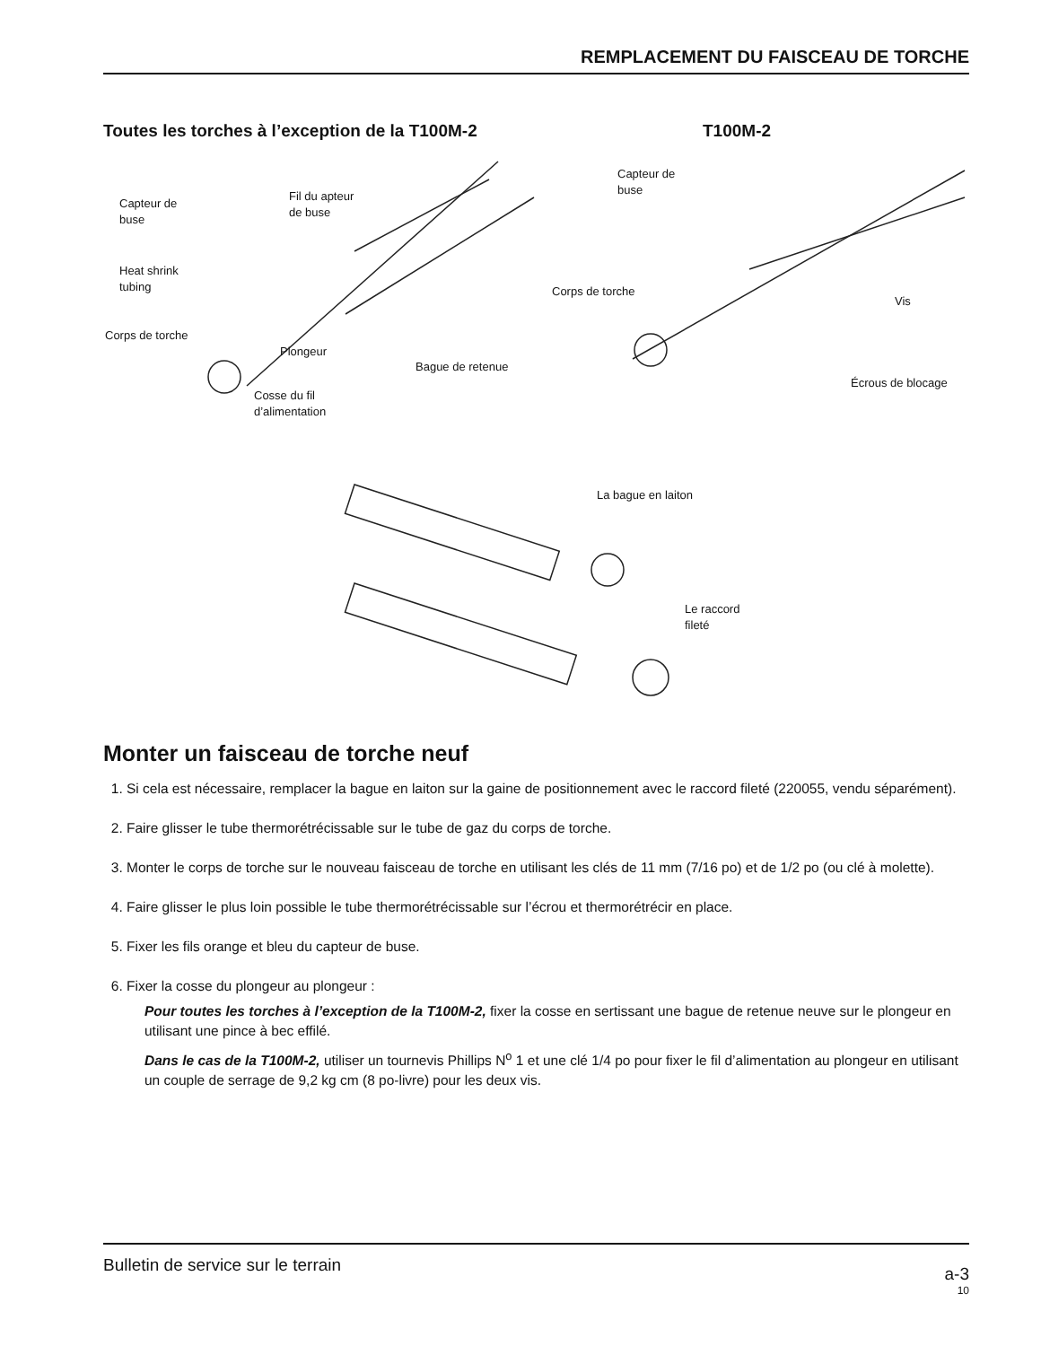REMPLACEMENT DU FAISCEAU DE TORCHE
Toutes les torches à l’exception de la T100M-2
T100M-2
Capteur de
buse
Fil du apteur
de buse
Heat shrink
tubing
Corps de torche
Plongeur
Bague de retenue
Cosse du fil
d’alimentation
Capteur de
buse
Corps de torche
Vis
Écrous de blocage
La bague en laiton
Le raccord
fileté
Monter un faisceau de torche neuf
1. Si cela est nécessaire, remplacer la bague en laiton sur la gaine de positionnement avec le raccord fileté (220055, vendu séparément).
2. Faire glisser le tube thermorétrécissable sur le tube de gaz du corps de torche.
3. Monter le corps de torche sur le nouveau faisceau de torche en utilisant les clés de 11 mm (7/16 po) et de 1/2 po (ou clé à molette).
4. Faire glisser le plus loin possible le tube thermorétrécissable sur l’écrou et thermorétrécir en place.
5. Fixer les fils orange et bleu du capteur de buse.
6. Fixer la cosse du plongeur au plongeur :
Pour toutes les torches à l’exception de la T100M-2, fixer la cosse en sertissant une bague de retenue neuve sur le plongeur en utilisant une pince à bec effilé.
Dans le cas de la T100M-2, utiliser un tournevis Phillips N<sup>o</sup> 1 et une clé 1/4 po pour fixer le fil d’alimentation au plongeur en utilisant un couple de serrage de 9,2 kg cm (8 po-livre) pour les deux vis.
Bulletin de service sur le terrain
a-3
10